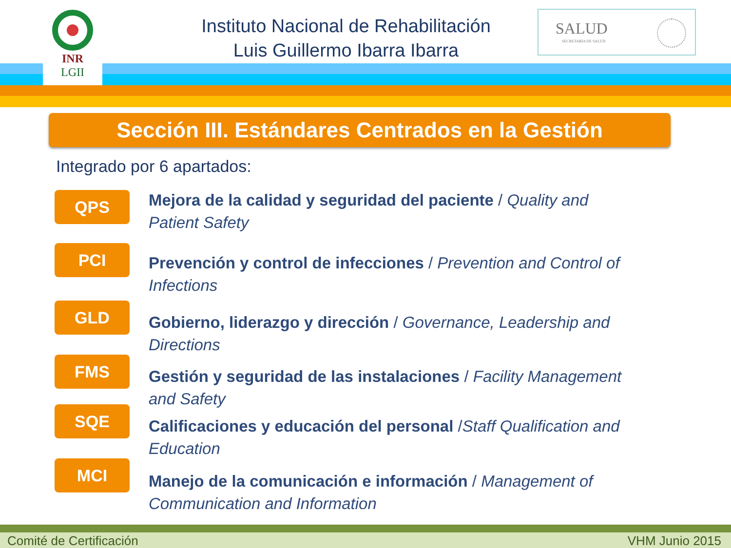INR
LGII
Instituto Nacional de Rehabilitación
Luis Guillermo Ibarra Ibarra
SALUD
SECRETARÍA DE SALUD
Sección III. Estándares Centrados en la Gestión
Integrado por 6 apartados:
QPS
Mejora de la calidad y seguridad del paciente / Quality and Patient Safety
PCI
Prevención y control de infecciones / Prevention and Control of Infections
GLD
Gobierno, liderazgo y dirección / Governance, Leadership and Directions
FMS
Gestión y seguridad de las instalaciones / Facility Management and Safety
SQE
Calificaciones y educación del personal /Staff Qualification and Education
MCI
Manejo de la comunicación e información / Management of Communication and Information
Comité de Certificación VHM Junio 2015